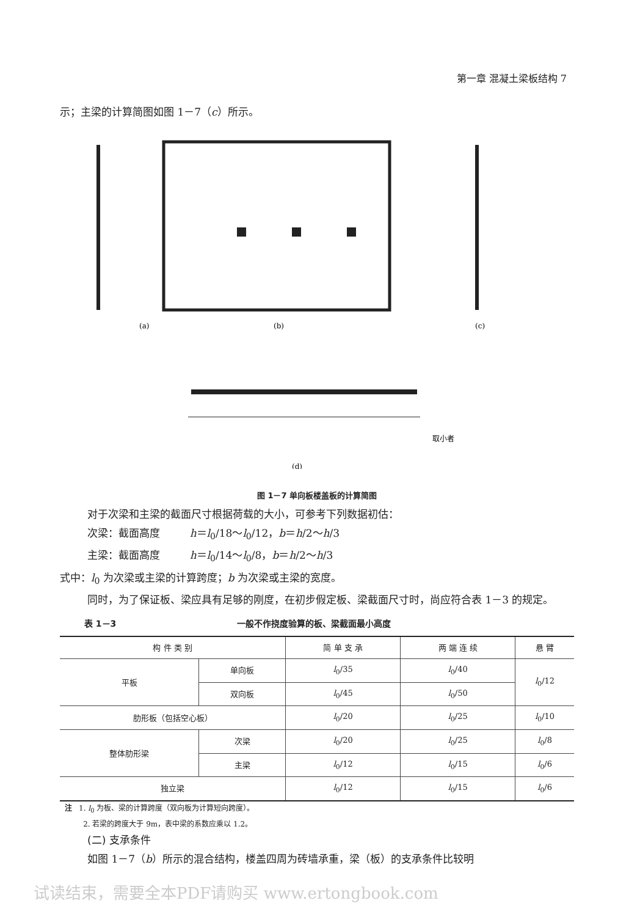第一章 混凝土梁板结构 7
示；主梁的计算简图如图 1－7（c）所示。
(a)
(b)
(c)
(d)
取小者
图 1－7 单向板楼盖板的计算简图
对于次梁和主梁的截面尺寸根据荷载的大小，可参考下列数据初估：
次梁：截面高度 h＝l<sub>0</sub>/18～l<sub>0</sub>/12，b＝h/2～h/3
主梁：截面高度 h＝l<sub>0</sub>/14～l<sub>0</sub>/8，b＝h/2～h/3
式中：l<sub>0</sub> 为次梁或主梁的计算跨度；b 为次梁或主梁的宽度。
同时，为了保证板、梁应具有足够的刚度，在初步假定板、梁截面尺寸时，尚应符合表 1－3 的规定。
表 1－3 一般不作挠度验算的板、梁截面最小高度
| 构 件 类 别 | | 简 单 支 承 | 两 端 连 续 | 悬 臂 |
| --- | --- | --- | --- | --- |
| 平板 | 单向板 | l<sub>0</sub>/35 | l<sub>0</sub>/40 | l<sub>0</sub>/12 |
| | 双向板 | l<sub>0</sub>/45 | l<sub>0</sub>/50 | |
| 肋形板（包括空心板） | | l<sub>0</sub>/20 | l<sub>0</sub>/25 | l<sub>0</sub>/10 |
| 整体肋形梁 | 次梁 | l<sub>0</sub>/20 | l<sub>0</sub>/25 | l<sub>0</sub>/8 |
| | 主梁 | l<sub>0</sub>/12 | l<sub>0</sub>/15 | l<sub>0</sub>/6 |
| 独立梁 | | l<sub>0</sub>/12 | l<sub>0</sub>/15 | l<sub>0</sub>/6 |
注 1. l<sub>0</sub> 为板、梁的计算跨度（双向板为计算短向跨度）。
2. 若梁的跨度大于 9m，表中梁的系数应乘以 1.2。
(二) 支承条件
如图 1－7（b）所示的混合结构，楼盖四周为砖墙承重，梁（板）的支承条件比较明
试读结束，需要全本PDF请购买 www.ertongbook.com